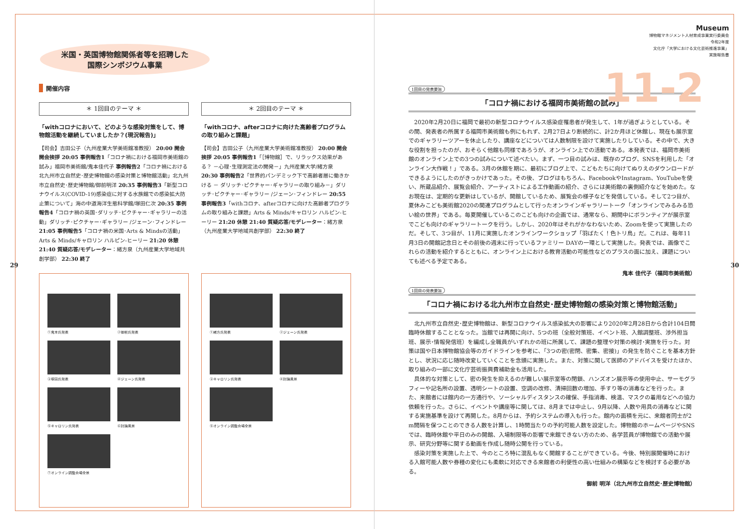米国・英国博物館関係者等を招聘した
国際シンポジウム事業
開催内容
＊ 1回目のテーマ ＊
「withコロナにおいて、どのような感染対策をして、博物館活動を継続していましたか？(現況報告)」
【司会】吉田公子（九州産業大学美術館准教授） 20:00 開会 開会挨拶 20:05 事例報告1「コロナ禍における福岡市美術館の試み」福岡市美術館/鬼本佳代子 事例報告2「コロナ禍における北九州市立自然史･歴史博物館の感染対策と博物館活動」北九州市立自然史･歴史博物館/御前明洋 20:35 事例報告3「新型コロナウイルス(COVID-19)感染症に対する水族館での感染拡大防止策について」海の中道海洋生態科学館/塚田仁次 20:35 事例報告4「コロナ禍の英国･ダリッチ･ピクチャー･ギャラリーの活動」ダリッチ･ピクチャー･ギャラリー /ジェーン･フィンドレー 21:05 事例報告5「コロナ禍の米国･Arts & Mindsの活動」Arts & Minds/キャロリン ハルピン-ヒーリー 21:20 休憩 21:40 質疑応答/モデレーター：緒方泉（九州産業大学地域共創学部） 22:30 終了
＊ 2回目のテーマ ＊
「withコロナ、afterコロナに向けた高齢者プログラムの取り組みと課題」
【司会】吉田公子（九州産業大学美術館准教授） 20:00 開会挨拶 20:05 事例報告1「［博物館］で、リラックス効果がある？ －心理･生理測定法の開発－」九州産業大学/緒方泉 20:30 事例報告2「世界的パンデミック下で高齢者層に働きかける － ダリッチ･ピクチャー･ギャラリーの取り組み－」ダリッチ･ピクチャー･ギャラリー /ジェーン･フィンドレー 20:55 事例報告3「withコロナ、afterコロナに向けた高齢者プログラムの取り組みと課題」Arts & Minds/キャロリン ハルピン-ヒーリー 21:20 休憩 21:40 質疑応答/モデレーター：緒方泉（九州産業大学地域共創学部） 22:30 終了
①鬼本氏発表
②御前氏発表
③塚田氏発表
④ジェーン氏発表
⑤キャロリン氏発表
⑥討論風景
⑦オンライン調整会場全景
①緒方氏発表
②ジェーン氏発表
③キャロリン氏発表
④討論風景
⑤オンライン調整会場全景
29
Museum
博物館マネジメント人材育成事業実行委員会
令和2年度
文化庁「大学における文化芸術推進事業」
実施報告書
11-2
1回目の発表要旨
「コロナ禍における福岡市美術館の試み」
2020年2月20日に福岡で最初の新型コロナウイルス感染症罹患者が発生して、1年が過ぎようとしている。その間、発表者の所属する福岡市美術館も例にもれず、2月27日より断続的に、計2か月ほど休館し、現在も展示室でのギャラリーツアーを休止したり、講座などについては人数制限を設けて実施したりしている。その中で、大きな役割を担ったのが、おそらく他館も同様であろうが、オンライン上での活動である。本発表では、福岡市美術館のオンライン上での3つの試みについて述べたい。まず、一つ目の試みは、既存のブログ、SNSを利用した「オンライン大作戦！」である。3月の休館を期に、最初にブログ上で、こどもたちに向けてぬりえのダウンロードができるようにしたのがきっかけであった。その後、ブログはもちろん、FacebookやInstagram、YouTubeを使い、所蔵品紹介、展覧会紹介、アーティストによる工作動画の紹介、さらには美術館の裏側紹介などを始めた。なお現在は、定期的な更新はしているが、開館しているため、展覧会の様子などを発信している。そして2つ目が、夏休みこども美術館2020の関連プログラムとして行ったオンラインギャラリートーク「オンラインでみるみる恐い絵の世界」である。毎夏開催しているこのこども向けの企画では、通常なら、期間中にボランティアが展示室でこども向けのギャラリートークを行う。しかし、2020年はそれがかなわないため、Zoomを使って実施したのだ。そして、3つ目が、11月に実施したオンラインワークショップ「羽ばたく！色トリ鳥」だ。これは、毎年11月3日の開館記念日とその前後の週末に行っているファミリー DAYの一環として実施した。発表では、画像でこれらの活動を紹介するとともに、オンライン上における教育活動の可能性などのプラスの面に加え、課題についても述べる予定である。
鬼本 佳代子（福岡市美術館）
1回目の発表要旨
「コロナ禍における北九州市立自然史･歴史博物館の感染対策と博物館活動」
北九州市立自然史･歴史博物館は、新型コロナウイルス感染拡大の影響により2020年2月28日から合計104日間臨時休館することとなった。当館では再開に向け、5つの班（全般対策班、イベント班、入館調整班、渉外担当班、展示･情報発信班）を編成し全職員がいずれかの班に所属して、課題の整理や対策の検討･実施を行った。対策は国や日本博物館協会等のガイドラインを参考に、「3つの密(密閉、密集、密接)」の発生を防ぐことを基本方針とし、状況に応じ随時改変していくことを念頭に実施した。また、対策に関して医師のアドバイスを受けたほか、取り組みの一部に文化庁芸術振興費補助金も活用した。
　具体的な対策として、密の発生を抑えるのが難しい展示室等の閉鎖、ハンズオン展示等の使用中止、サーモグラフィーや記名所の設置、透明シートの設置、空調の改修、清掃回数の増加、手すり等の消毒などを行った。また、来館者には館内の一方通行や、ソーシャルディスタンスの確保、手指消毒、検温、マスクの着用などへの協力依頼を行った。さらに、イベントや講座等に関しては、8月までは中止し、9月以降、人数や用具の消毒などに関する実施基準を設けて再開した。8月からは、予約システムの導入も行った。館内の面積を元に、来館者同士が2 m間隔を保つことのできる人数を計算し、1時間当たりの予約可能人数を設定した。博物館のホームページやSNSでは、臨時休館や平日のみの開館、入場制限等の影響で来館できない方のため、各学芸員が博物館での活動や展示、研究分野等に関する動画を作成し随時公開を行っている。
　感染対策を実施した上で、今のところ特に混乱もなく開館することができている。今後、特別展開催時における入館可能人数や券種の変化にも柔軟に対応できる来館者の利便性の高い仕組みの構築などを検討する必要がある。
御前 明洋（北九州市立自然史･歴史博物館）
30